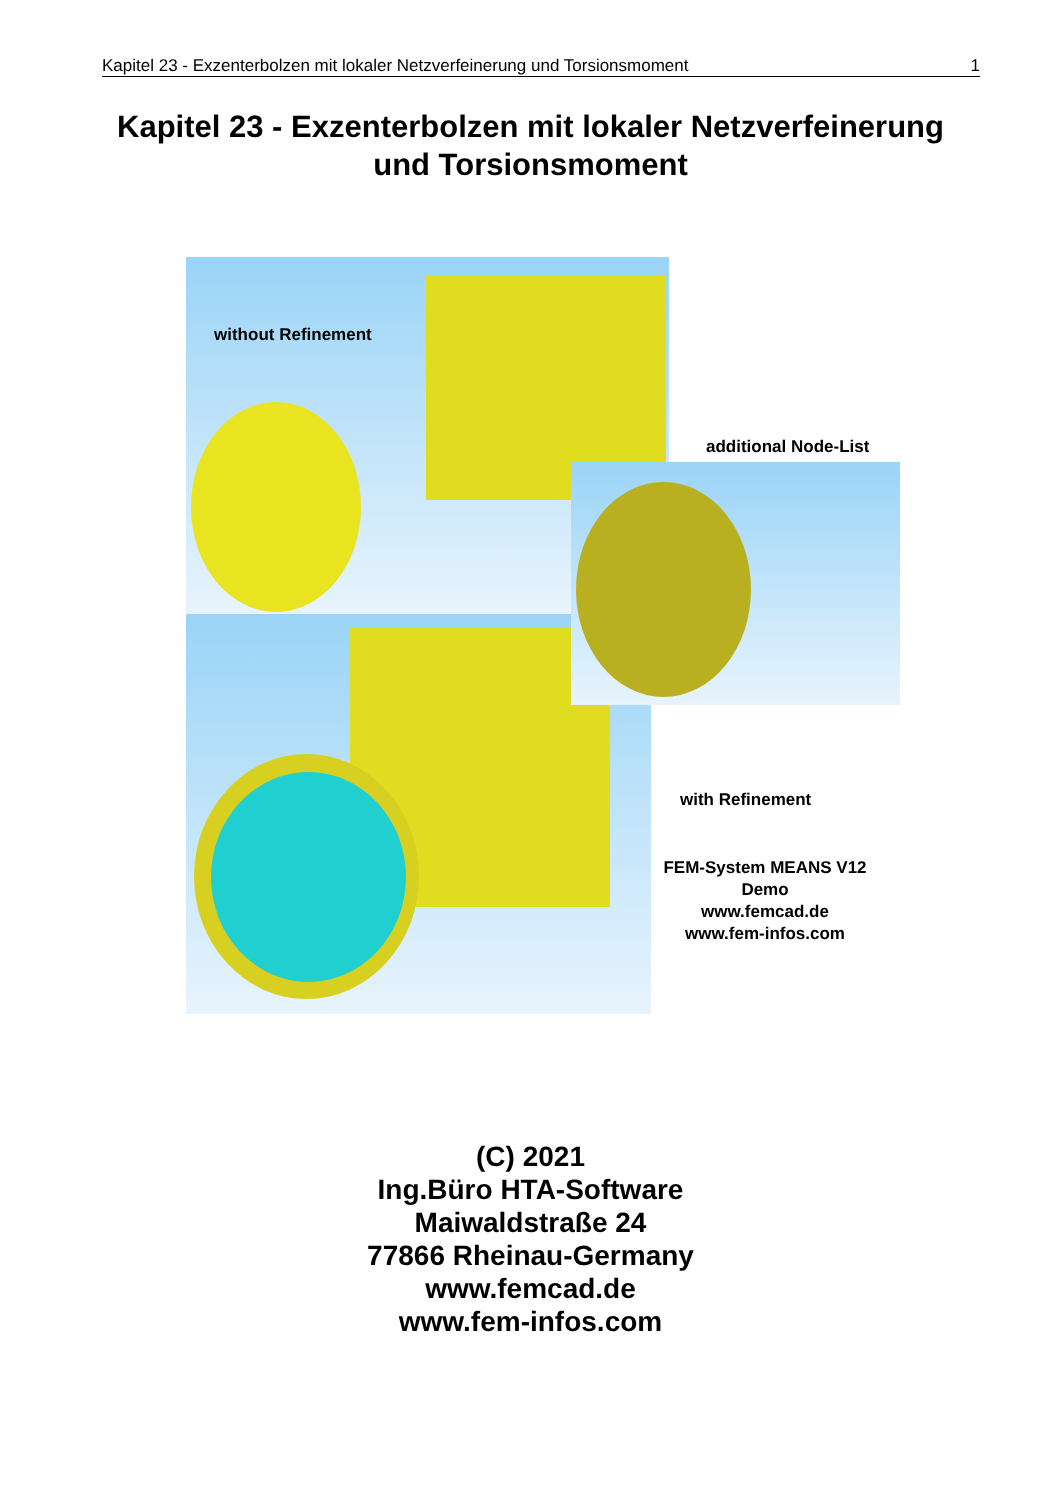Kapitel 23 - Exzenterbolzen mit lokaler Netzverfeinerung und Torsionsmoment 1
Kapitel 23 - Exzenterbolzen mit lokaler Netzverfeinerung
und Torsionsmoment
without Refinement
additional Node-List
with Refinement
FEM-System MEANS V12
Demo
www.femcad.de
www.fem-infos.com
(C) 2021
Ing.Büro HTA-Software
Maiwaldstraße 24
77866 Rheinau-Germany
www.femcad.de
www.fem-infos.com